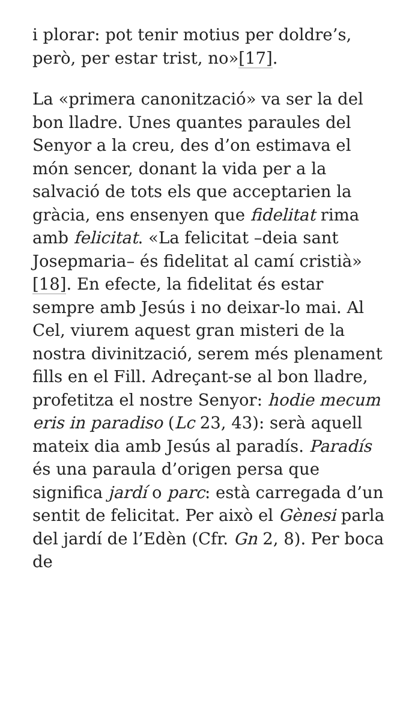i plorar: pot tenir motius per doldre’s, però, per estar trist, no»[17].
La «primera canonització» va ser la del bon lladre. Unes quantes paraules del Senyor a la creu, des d’on estimava el món sencer, donant la vida per a la salvació de tots els que acceptarien la gràcia, ens ensenyen que fidelitat rima amb felicitat. «La felicitat –deia sant Josepmaria– és fidelitat al camí cristià» [18]. En efecte, la fidelitat és estar sempre amb Jesús i no deixar-lo mai. Al Cel, viurem aquest gran misteri de la nostra divinització, serem més plenament fills en el Fill. Adreçant-se al bon lladre, profetitza el nostre Senyor: hodie mecum eris in paradiso (Lc 23, 43): serà aquell mateix dia amb Jesús al paradís. Paradís és una paraula d’origen persa que significa jardí o parc: està carregada d’un sentit de felicitat. Per això el Gènesi parla del jardí de l’Edèn (Cfr. Gn 2, 8). Per boca de